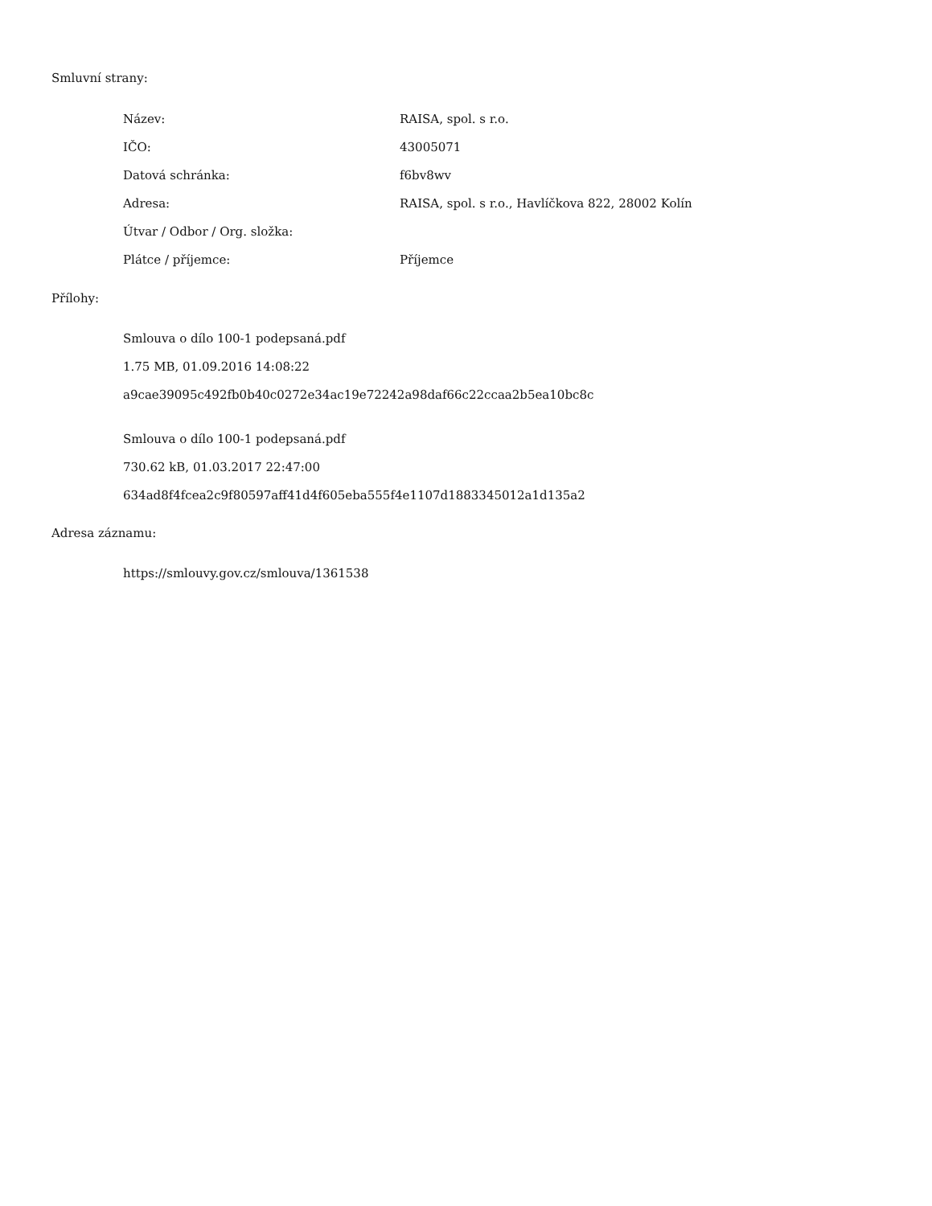Smluvní strany:
| Název: | RAISA, spol. s r.o. |
| IČO: | 43005071 |
| Datová schránka: | f6bv8wv |
| Adresa: | RAISA, spol. s r.o., Havlíčkova 822, 28002 Kolín |
| Útvar / Odbor / Org. složka: | |
| Plátce / příjemce: | Příjemce |
Přílohy:
Smlouva o dílo 100-1 podepsaná.pdf
1.75 MB, 01.09.2016 14:08:22
a9cae39095c492fb0b40c0272e34ac19e72242a98daf66c22ccaa2b5ea10bc8c
Smlouva o dílo 100-1 podepsaná.pdf
730.62 kB, 01.03.2017 22:47:00
634ad8f4fcea2c9f80597aff41d4f605eba555f4e1107d1883345012a1d135a2
Adresa záznamu:
https://smlouvy.gov.cz/smlouva/1361538